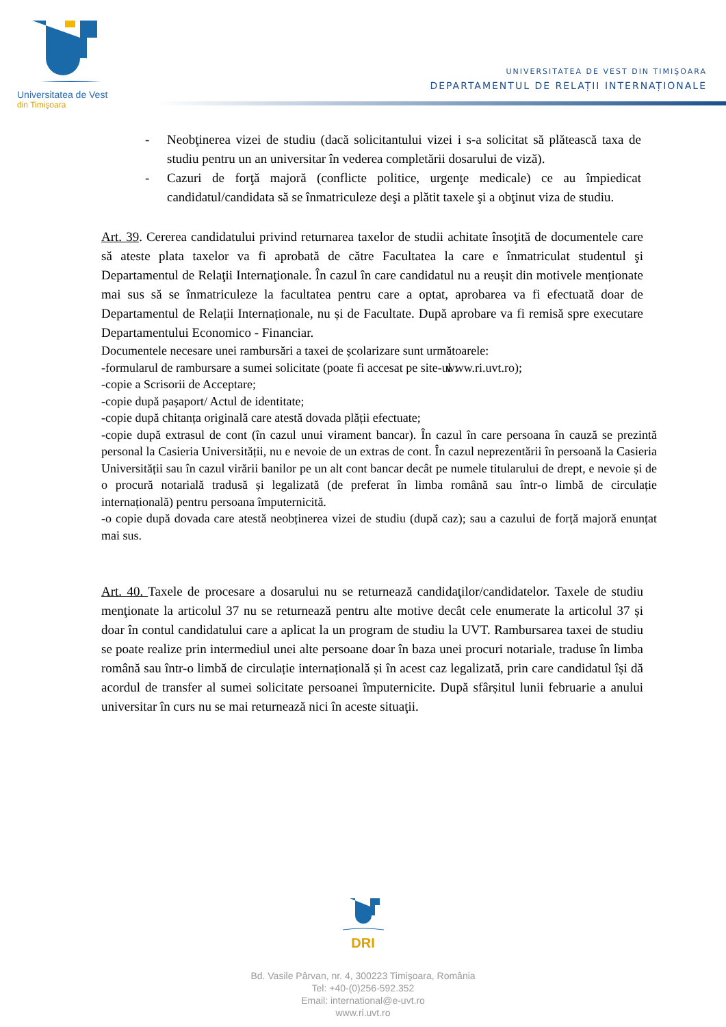Universitatea de Vest
din Timişoara
UNIVERSITATEA DE VEST DIN TIMIŞOARA
DEPARTAMENTUL DE RELAȚII INTERNAȚIONALE
- Neobţinerea vizei de studiu (dacă solicitantului vizei i s-a solicitat să plătească taxa de studiu pentru un an universitar în vederea completării dosarului de viză).
- Cazuri de forţă majoră (conflicte politice, urgenţe medicale) ce au împiedicat candidatul/candidata să se înmatriculeze deşi a plătit taxele şi a obţinut viza de studiu.
Art. 39. Cererea candidatului privind returnarea taxelor de studii achitate însoţită de documentele care să ateste plata taxelor va fi aprobată de către Facultatea la care e înmatriculat studentul şi Departamentul de Relaţii Internaţionale. În cazul în care candidatul nu a reușit din motivele menționate mai sus să se înmatriculeze la facultatea pentru care a optat, aprobarea va fi efectuată doar de Departamentul de Relații Internaționale, nu și de Facultate. După aprobare va fi remisă spre executare Departamentului Economico - Financiar.
Documentele necesare unei rambursări a taxei de școlarizare sunt următoarele:
-formularul de rambursare a sumei solicitate (poate fi accesat pe site-ul : www.ri.uvt.ro);
-copie a Scrisorii de Acceptare;
-copie după pașaport/ Actul de identitate;
-copie după chitanța originală care atestă dovada plății efectuate;
-copie după extrasul de cont (în cazul unui virament bancar). În cazul în care persoana în cauză se prezintă personal la Casieria Universității, nu e nevoie de un extras de cont. În cazul neprezentării în persoană la Casieria Universității sau în cazul virării banilor pe un alt cont bancar decât pe numele titularului de drept, e nevoie și de o procură notarială tradusă și legalizată (de preferat în limba română sau într-o limbă de circulație internațională) pentru persoana împuternicită.
-o copie după dovada care atestă neobținerea vizei de studiu (după caz); sau a cazului de forță majoră enunțat mai sus.
Art. 40. Taxele de procesare a dosarului nu se returnează candidaţilor/candidatelor. Taxele de studiu menţionate la articolul 37 nu se returnează pentru alte motive decât cele enumerate la articolul 37 și doar în contul candidatului care a aplicat la un program de studiu la UVT. Rambursarea taxei de studiu se poate realize prin intermediul unei alte persoane doar în baza unei procuri notariale, traduse în limba română sau într-o limbă de circulație internațională și în acest caz legalizată, prin care candidatul își dă acordul de transfer al sumei solicitate persoanei împuternicite. După sfârșitul lunii februarie a anului universitar în curs nu se mai returnează nici în aceste situaţii.
DRI
Bd. Vasile Pârvan, nr. 4, 300223 Timişoara, România
Tel: +40-(0)256-592.352
Email: international@e-uvt.ro
www.ri.uvt.ro